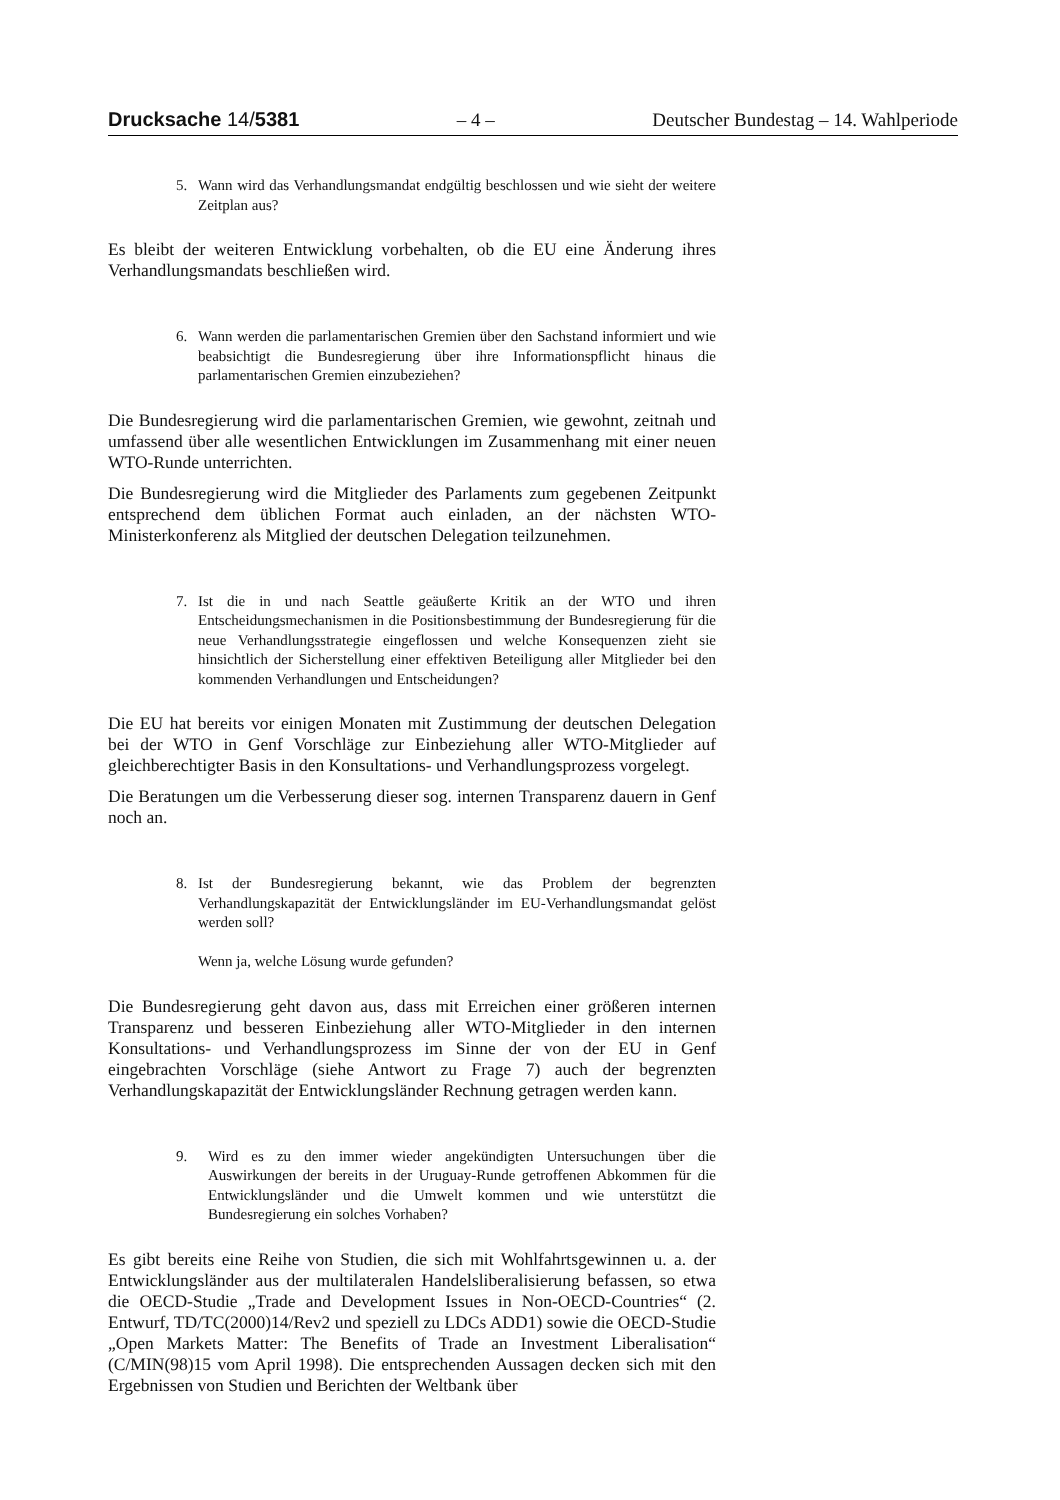Drucksache 14/5381 – 4 – Deutscher Bundestag – 14. Wahlperiode
5. Wann wird das Verhandlungsmandat endgültig beschlossen und wie sieht der weitere Zeitplan aus?
Es bleibt der weiteren Entwicklung vorbehalten, ob die EU eine Änderung ihres Verhandlungsmandats beschließen wird.
6. Wann werden die parlamentarischen Gremien über den Sachstand informiert und wie beabsichtigt die Bundesregierung über ihre Informationspflicht hinaus die parlamentarischen Gremien einzubeziehen?
Die Bundesregierung wird die parlamentarischen Gremien, wie gewohnt, zeitnah und umfassend über alle wesentlichen Entwicklungen im Zusammenhang mit einer neuen WTO-Runde unterrichten.
Die Bundesregierung wird die Mitglieder des Parlaments zum gegebenen Zeitpunkt entsprechend dem üblichen Format auch einladen, an der nächsten WTO-Ministerkonferenz als Mitglied der deutschen Delegation teilzunehmen.
7. Ist die in und nach Seattle geäußerte Kritik an der WTO und ihren Entscheidungsmechanismen in die Positionsbestimmung der Bundesregierung für die neue Verhandlungsstrategie eingeflossen und welche Konsequenzen zieht sie hinsichtlich der Sicherstellung einer effektiven Beteiligung aller Mitglieder bei den kommenden Verhandlungen und Entscheidungen?
Die EU hat bereits vor einigen Monaten mit Zustimmung der deutschen Delegation bei der WTO in Genf Vorschläge zur Einbeziehung aller WTO-Mitglieder auf gleichberechtigter Basis in den Konsultations- und Verhandlungsprozess vorgelegt.
Die Beratungen um die Verbesserung dieser sog. internen Transparenz dauern in Genf noch an.
8. Ist der Bundesregierung bekannt, wie das Problem der begrenzten Verhandlungskapazität der Entwicklungsländer im EU-Verhandlungsmandat gelöst werden soll?
Wenn ja, welche Lösung wurde gefunden?
Die Bundesregierung geht davon aus, dass mit Erreichen einer größeren internen Transparenz und besseren Einbeziehung aller WTO-Mitglieder in den internen Konsultations- und Verhandlungsprozess im Sinne der von der EU in Genf eingebrachten Vorschläge (siehe Antwort zu Frage 7) auch der begrenzten Verhandlungskapazität der Entwicklungsländer Rechnung getragen werden kann.
9. Wird es zu den immer wieder angekündigten Untersuchungen über die Auswirkungen der bereits in der Uruguay-Runde getroffenen Abkommen für die Entwicklungsländer und die Umwelt kommen und wie unterstützt die Bundesregierung ein solches Vorhaben?
Es gibt bereits eine Reihe von Studien, die sich mit Wohlfahrtsgewinnen u. a. der Entwicklungsländer aus der multilateralen Handelsliberalisierung befassen, so etwa die OECD-Studie „Trade and Development Issues in Non-OECD-Countries“ (2. Entwurf, TD/TC(2000)14/Rev2 und speziell zu LDCs ADD1) sowie die OECD-Studie „Open Markets Matter: The Benefits of Trade an Investment Liberalisation“ (C/MIN(98)15 vom April 1998). Die entsprechenden Aussagen decken sich mit den Ergebnissen von Studien und Berichten der Weltbank über